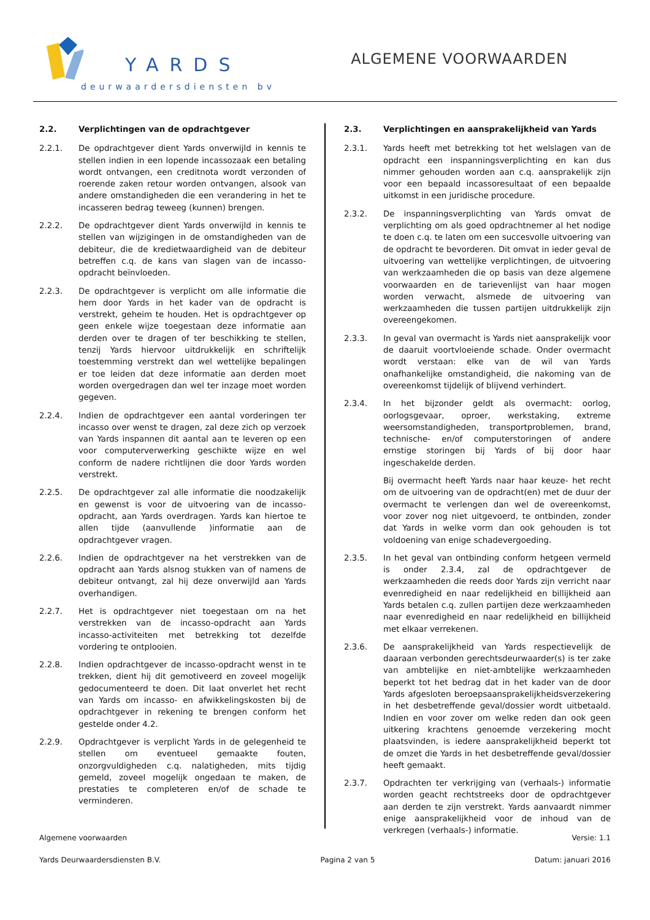YARDS
deurwaardersdiensten bv
ALGEMENE VOORWAARDEN
2.2. Verplichtingen van de opdrachtgever
2.2.1. De opdrachtgever dient Yards onverwijld in kennis te stellen indien in een lopende incassozaak een betaling wordt ontvangen, een creditnota wordt verzonden of roerende zaken retour worden ontvangen, alsook van andere omstandigheden die een verandering in het te incasseren bedrag teweeg (kunnen) brengen.
2.2.2. De opdrachtgever dient Yards onverwijld in kennis te stellen van wijzigingen in de omstandigheden van de debiteur, die de kredietwaardigheid van de debiteur betreffen c.q. de kans van slagen van de incasso-opdracht beïnvloeden.
2.2.3. De opdrachtgever is verplicht om alle informatie die hem door Yards in het kader van de opdracht is verstrekt, geheim te houden. Het is opdrachtgever op geen enkele wijze toegestaan deze informatie aan derden over te dragen of ter beschikking te stellen, tenzij Yards hiervoor uitdrukkelijk en schriftelijk toestemming verstrekt dan wel wettelijke bepalingen er toe leiden dat deze informatie aan derden moet worden overgedragen dan wel ter inzage moet worden gegeven.
2.2.4. Indien de opdrachtgever een aantal vorderingen ter incasso over wenst te dragen, zal deze zich op verzoek van Yards inspannen dit aantal aan te leveren op een voor computerverwerking geschikte wijze en wel conform de nadere richtlijnen die door Yards worden verstrekt.
2.2.5. De opdrachtgever zal alle informatie die noodzakelijk en gewenst is voor de uitvoering van de incasso-opdracht, aan Yards overdragen. Yards kan hiertoe te allen tijde (aanvullende )informatie aan de opdrachtgever vragen.
2.2.6. Indien de opdrachtgever na het verstrekken van de opdracht aan Yards alsnog stukken van of namens de debiteur ontvangt, zal hij deze onverwijld aan Yards overhandigen.
2.2.7. Het is opdrachtgever niet toegestaan om na het verstrekken van de incasso-opdracht aan Yards incasso-activiteiten met betrekking tot dezelfde vordering te ontplooien.
2.2.8. Indien opdrachtgever de incasso-opdracht wenst in te trekken, dient hij dit gemotiveerd en zoveel mogelijk gedocumenteerd te doen. Dit laat onverlet het recht van Yards om incasso- en afwikkelingskosten bij de opdrachtgever in rekening te brengen conform het gestelde onder 4.2.
2.2.9. Opdrachtgever is verplicht Yards in de gelegenheid te stellen om eventueel gemaakte fouten, onzorgvuldigheden c.q. nalatigheden, mits tijdig gemeld, zoveel mogelijk ongedaan te maken, de prestaties te completeren en/of de schade te verminderen.
2.3. Verplichtingen en aansprakelijkheid van Yards
2.3.1. Yards heeft met betrekking tot het welslagen van de opdracht een inspanningsverplichting en kan dus nimmer gehouden worden aan c.q. aansprakelijk zijn voor een bepaald incassoresultaat of een bepaalde uitkomst in een juridische procedure.
2.3.2. De inspanningsverplichting van Yards omvat de verplichting om als goed opdrachtnemer al het nodige te doen c.q. te laten om een succesvolle uitvoering van de opdracht te bevorderen. Dit omvat in ieder geval de uitvoering van wettelijke verplichtingen, de uitvoering van werkzaamheden die op basis van deze algemene voorwaarden en de tarievenlijst van haar mogen worden verwacht, alsmede de uitvoering van werkzaamheden die tussen partijen uitdrukkelijk zijn overeengekomen.
2.3.3. In geval van overmacht is Yards niet aansprakelijk voor de daaruit voortvloeiende schade. Onder overmacht wordt verstaan: elke van de wil van Yards onafhankelijke omstandigheid, die nakoming van de overeenkomst tijdelijk of blijvend verhindert.
2.3.4. In het bijzonder geldt als overmacht: oorlog, oorlogsgevaar, oproer, werkstaking, extreme weersomstandigheden, transportproblemen, brand, technische- en/of computerstoringen of andere ernstige storingen bij Yards of bij door haar ingeschakelde derden.
Bij overmacht heeft Yards naar haar keuze- het recht om de uitvoering van de opdracht(en) met de duur der overmacht te verlengen dan wel de overeenkomst, voor zover nog niet uitgevoerd, te ontbinden, zonder dat Yards in welke vorm dan ook gehouden is tot voldoening van enige schadevergoeding.
2.3.5. In het geval van ontbinding conform hetgeen vermeld is onder 2.3.4, zal de opdrachtgever de werkzaamheden die reeds door Yards zijn verricht naar evenredigheid en naar redelijkheid en billijkheid aan Yards betalen c.q. zullen partijen deze werkzaamheden naar evenredigheid en naar redelijkheid en billijkheid met elkaar verrekenen.
2.3.6. De aansprakelijkheid van Yards respectievelijk de daaraan verbonden gerechtsdeurwaarder(s) is ter zake van ambtelijke en niet-ambtelijke werkzaamheden beperkt tot het bedrag dat in het kader van de door Yards afgesloten beroepsaansprakelijkheidsverzekering in het desbetreffende geval/dossier wordt uitbetaald. Indien en voor zover om welke reden dan ook geen uitkering krachtens genoemde verzekering mocht plaatsvinden, is iedere aansprakelijkheid beperkt tot de omzet die Yards in het desbetreffende geval/dossier heeft gemaakt.
2.3.7. Opdrachten ter verkrijging van (verhaals-) informatie worden geacht rechtstreeks door de opdrachtgever aan derden te zijn verstrekt. Yards aanvaardt nimmer enige aansprakelijkheid voor de inhoud van de verkregen (verhaals-) informatie.
Algemene voorwaarden Versie: 1.1
Yards Deurwaardersdiensten B.V. Pagina 2 van 5 Datum: januari 2016